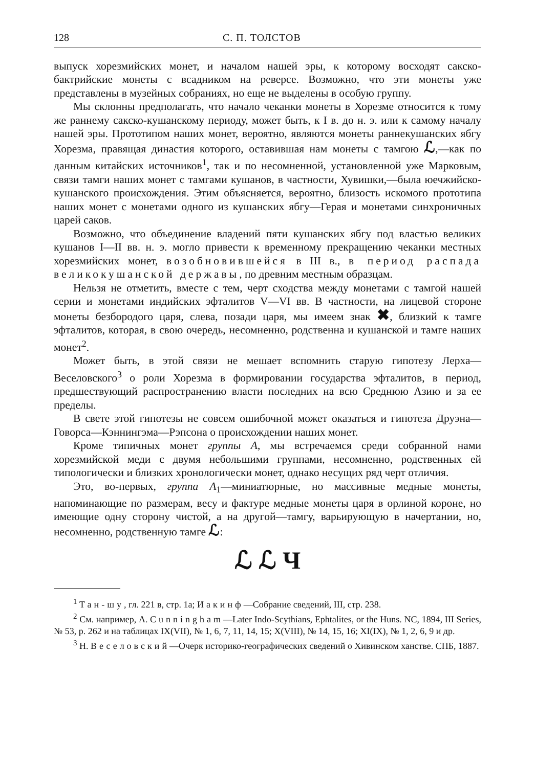128 С. П. ТОЛСТОВ
выпуск хорезмийских монет, и началом нашей эры, к которому восходят сакско-бактрийские монеты с всадником на реверсе. Возможно, что эти монеты уже представлены в музейных собраниях, но еще не выделены в особую группу.
Мы склонны предполагать, что начало чеканки монеты в Хорезме относится к тому же раннему сакско-кушанскому периоду, может быть, к I в. до н. э. или к самому началу нашей эры. Прототипом наших монет, вероятно, являются монеты раннекушанских ябгу Хорезма, правящая династия которого, оставившая нам монеты с тамгою ℒ,—как по данным китайских источников<sup>1</sup>, так и по несомненной, установленной уже Марковым, связи тамги наших монет с тамгами кушанов, в частности, Хувишки,—была юечжийско-кушанского происхождения. Этим объясняется, вероятно, близость искомого прототипа наших монет с монетами одного из кушанских ябгу—Герая и монетами синхроничных царей саков.
Возможно, что объединение владений пяти кушанских ябгу под властью великих кушанов I—II вв. н. э. могло привести к временному прекращению чеканки местных хорезмийских монет, возобновившейся в III в., в период распада великокушанской державы, по древним местным образцам.
Нельзя не отметить, вместе с тем, черт сходства между монетами с тамгой нашей серии и монетами индийских эфталитов V—VI вв. В частности, на лицевой стороне монеты безбородого царя, слева, позади царя, мы имеем знак ✖, близкий к тамге эфталитов, которая, в свою очередь, несомненно, родственна и кушанской и тамге наших монет<sup>2</sup>.
Может быть, в этой связи не мешает вспомнить старую гипотезу Лерха—Веселовского<sup>3</sup> о роли Хорезма в формировании государства эфталитов, в период, предшествующий распространению власти последних на всю Среднюю Азию и за ее пределы.
В свете этой гипотезы не совсем ошибочной может оказаться и гипотеза Друэна—Говорса—Кэннингэма—Рэпсона о происхождении наших монет.
Кроме типичных монет группы А, мы встречаемся среди собранной нами хорезмийской меди с двумя небольшими группами, несомненно, родственных ей типологически и близких хронологически монет, однако несущих ряд черт отличия.
Это, во-первых, группа А<sub>1</sub>—миниатюрные, но массивные медные монеты, напоминающие по размерам, весу и фактуре медные монеты царя в орлиной короне, но имеющие одну сторону чистой, а на другой—тамгу, варьирующую в начертании, но, несомненно, родственную тамге ℒ:
ℒ ℒ Ч
<sup>1</sup> Тан-шу, гл. 221 в, стр. 1а; Иакинф—Собрание сведений, III, стр. 238.
<sup>2</sup> См. например, A. Cunningham—Later Indo-Scythians, Ephtalites, or the Huns. NC, 1894, III Series, № 53, p. 262 и на таблицах IX(VII), № 1, 6, 7, 11, 14, 15; X(VIII), № 14, 15, 16; XI(IX), № 1, 2, 6, 9 и др.
<sup>3</sup> Н. Веселовский—Очерк историко-географических сведений о Хивинском ханстве. СПБ, 1887.